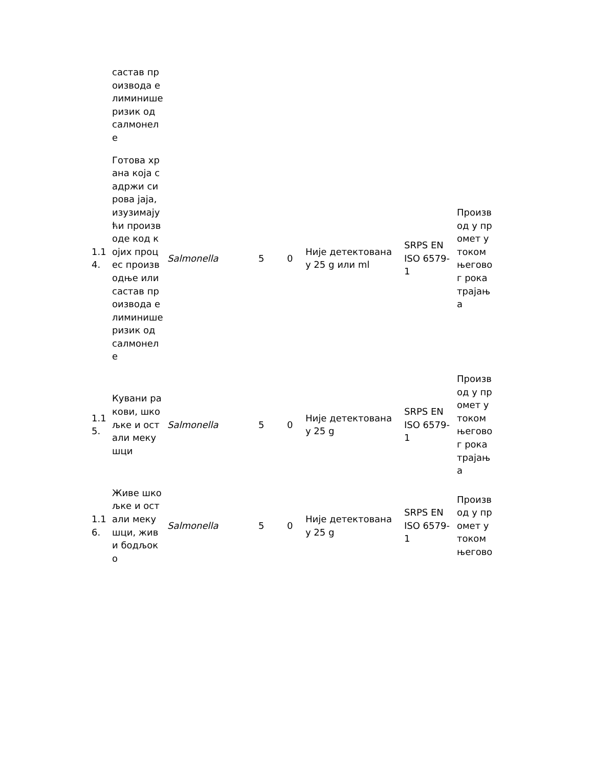| | састав производа елиминише ризик од салмонеле | | | | | | |
| 1.14. | Готова храна која садржи сирова јаја, изузимајући производе код којих процес производње или састав производа елиминише ризик од салмонеле | Salmonella | 5 | 0 | Није детектована у 25 g или ml | SRPS EN ISO 6579-1 | Производ у промет у током његовог рока трајања |
| 1.15. | Кувани ракови, шкољке и остали мекушци | Salmonella | 5 | 0 | Није детектована у 25 g | SRPS EN ISO 6579-1 | Производ у промет у током његовог рока трајања |
| 1.16. | Живе шкољке и остали мекушци, живи бодљоко | Salmonella | 5 | 0 | Није детектована у 25 g | SRPS EN ISO 6579-1 | Производ у промет у током његово |